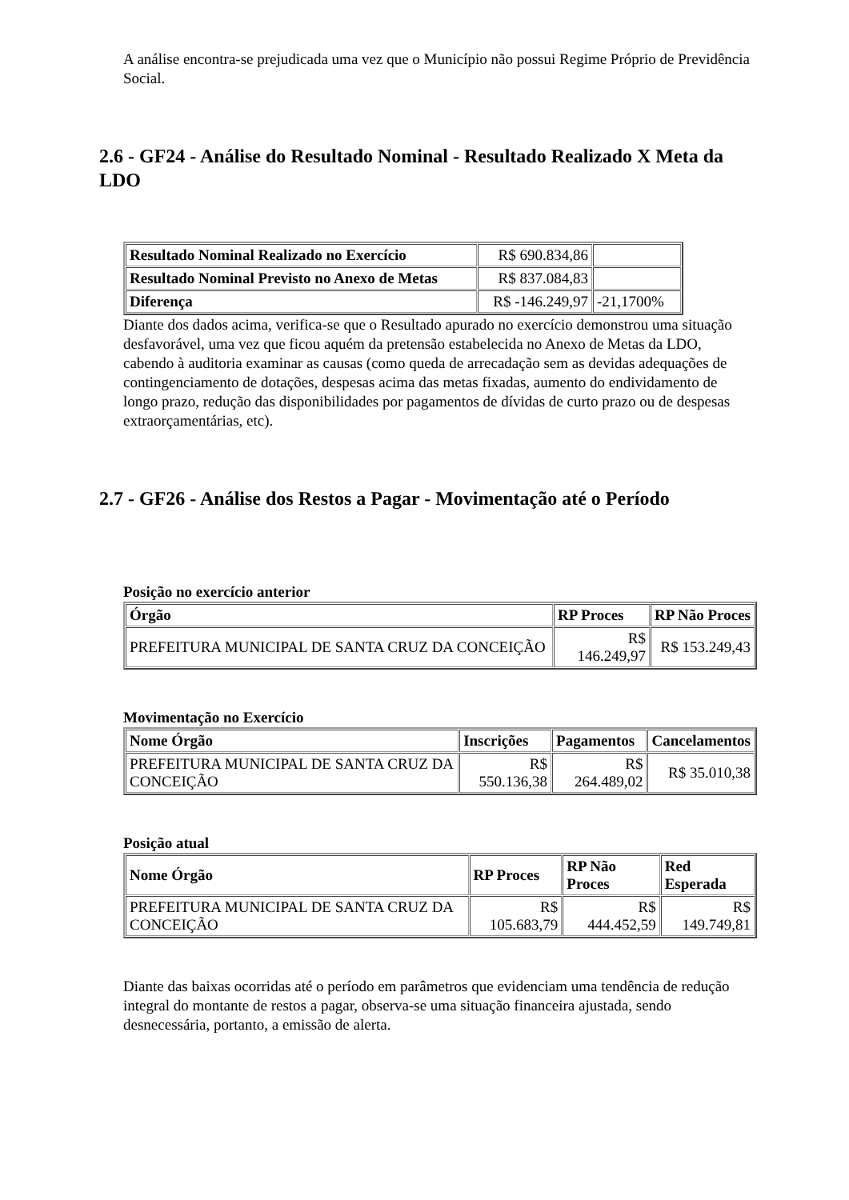A análise encontra-se prejudicada uma vez que o Município não possui Regime Próprio de Previdência Social.
2.6 - GF24 - Análise do Resultado Nominal - Resultado Realizado X Meta da LDO
| Resultado Nominal Realizado no Exercício | R$ 690.834,86 | |
| Resultado Nominal Previsto no Anexo de Metas | R$ 837.084,83 | |
| Diferença | R$ -146.249,97 | -21,1700% |
Diante dos dados acima, verifica-se que o Resultado apurado no exercício demonstrou uma situação desfavorável, uma vez que ficou aquém da pretensão estabelecida no Anexo de Metas da LDO, cabendo à auditoria examinar as causas (como queda de arrecadação sem as devidas adequações de contingenciamento de dotações, despesas acima das metas fixadas, aumento do endividamento de longo prazo, redução das disponibilidades por pagamentos de dívidas de curto prazo ou de despesas extraorçamentárias, etc).
2.7 - GF26 - Análise dos Restos a Pagar - Movimentação até o Período
Posição no exercício anterior
| Órgão | RP Proces | RP Não Proces |
| --- | --- | --- |
| PREFEITURA MUNICIPAL DE SANTA CRUZ DA CONCEIÇÃO | R$ 146.249,97 | R$ 153.249,43 |
Movimentação no Exercício
| Nome Órgão | Inscrições | Pagamentos | Cancelamentos |
| --- | --- | --- | --- |
| PREFEITURA MUNICIPAL DE SANTA CRUZ DA CONCEIÇÃO | R$ 550.136,38 | R$ 264.489,02 | R$ 35.010,38 |
Posição atual
| Nome Órgão | RP Proces | RP Não Proces | Red Esperada |
| --- | --- | --- | --- |
| PREFEITURA MUNICIPAL DE SANTA CRUZ DA CONCEIÇÃO | R$ 105.683,79 | R$ 444.452,59 | R$ 149.749,81 |
Diante das baixas ocorridas até o período em parâmetros que evidenciam uma tendência de redução integral do montante de restos a pagar, observa-se uma situação financeira ajustada, sendo desnecessária, portanto, a emissão de alerta.